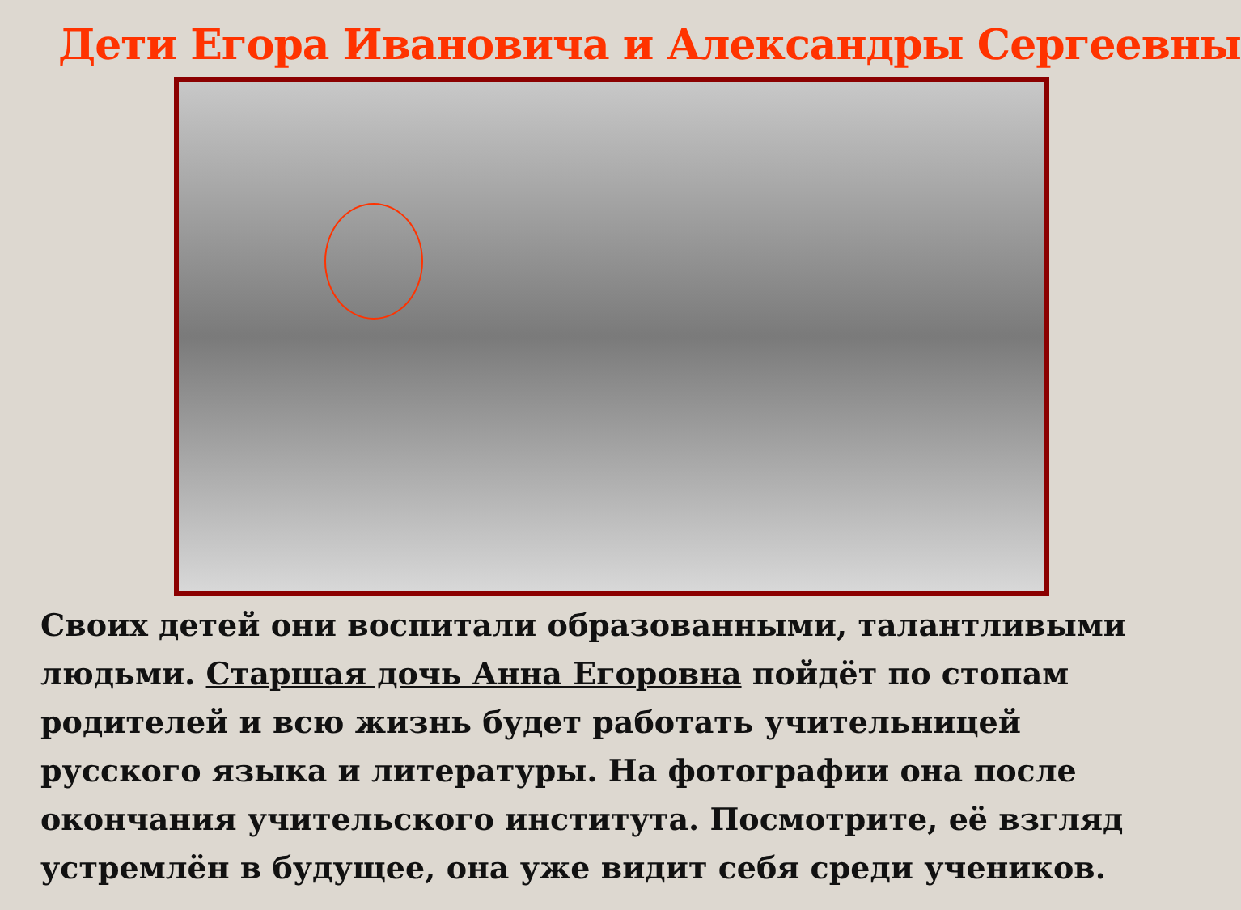Дети Егора Ивановича и Александры Сергеевны
Своих детей они воспитали образованными, талантливыми людьми. Старшая дочь Анна Егоровна пойдёт по стопам родителей и всю жизнь будет работать учительницей русского языка и литературы. На фотографии она после окончания учительского института. Посмотрите, её взгляд устремлён в будущее, она уже видит себя среди учеников.